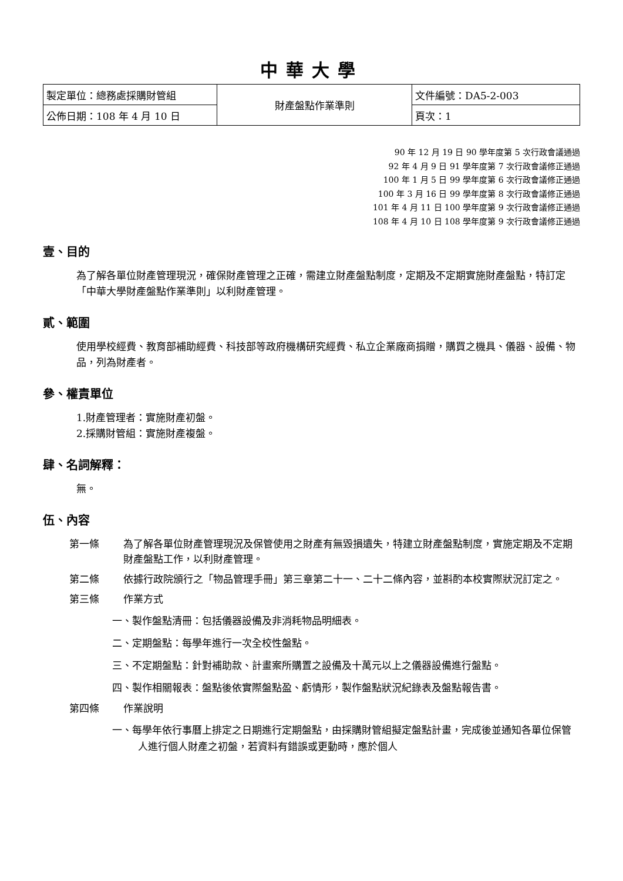中華大學
| 製定單位：總務處採購財管組 | 財產盤點作業準則 | 文件編號：DA5-2-003 |
| 公佈日期：108 年 4 月 10 日 | | 頁次：1 |
90 年 12 月 19 日 90 學年度第 5 次行政會議通過
92 年 4 月 9 日 91 學年度第 7 次行政會議修正通過
100 年 1 月 5 日 99 學年度第 6 次行政會議修正通過
100 年 3 月 16 日 99 學年度第 8 次行政會議修正通過
101 年 4 月 11 日 100 學年度第 9 次行政會議修正通過
108 年 4 月 10 日 108 學年度第 9 次行政會議修正通過
壹、目的
為了解各單位財產管理現況，確保財產管理之正確，需建立財產盤點制度，定期及不定期實施財產盤點，特訂定「中華大學財產盤點作業準則」以利財產管理。
貳、範圍
使用學校經費、教育部補助經費、科技部等政府機構研究經費、私立企業廠商捐贈，購買之機具、儀器、設備、物品，列為財產者。
參、權責單位
1.財產管理者：實施財產初盤。
2.採購財管組：實施財產複盤。
肆、名詞解釋：
無。
伍、內容
第一條 為了解各單位財產管理現況及保管使用之財產有無毀損遺失，特建立財產盤點制度，實施定期及不定期財產盤點工作，以利財產管理。
第二條 依據行政院頒行之「物品管理手冊」第三章第二十一、二十二條內容，並斟酌本校實際狀況訂定之。
第三條 作業方式
一、製作盤點清冊：包括儀器設備及非消耗物品明細表。
二、定期盤點：每學年進行一次全校性盤點。
三、不定期盤點：針對補助款、計畫案所購置之設備及十萬元以上之儀器設備進行盤點。
四、製作相關報表：盤點後依實際盤點盈、虧情形，製作盤點狀況紀錄表及盤點報告書。
第四條 作業說明
一、每學年依行事曆上排定之日期進行定期盤點，由採購財管組擬定盤點計畫，完成後並通知各單位保管人進行個人財產之初盤，若資料有錯誤或更動時，應於個人